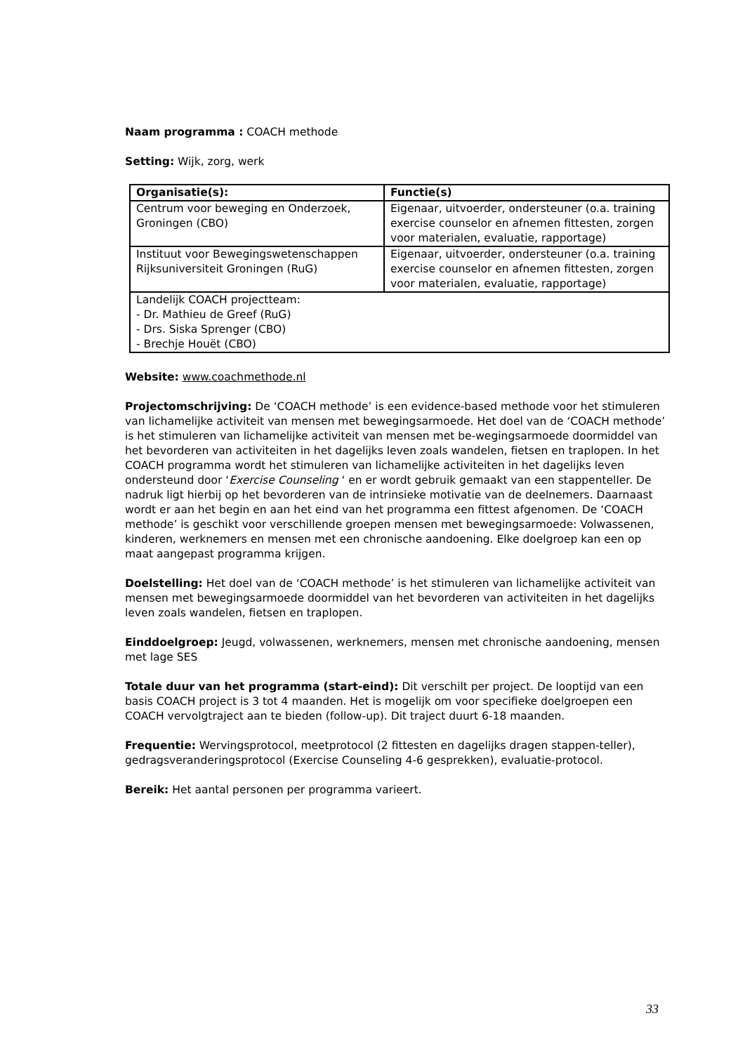Naam programma : COACH methode
Setting: Wijk, zorg, werk
| Organisatie(s): | Functie(s) |
| --- | --- |
| Centrum voor beweging en Onderzoek, Groningen (CBO) | Eigenaar, uitvoerder, ondersteuner (o.a. training exercise counselor en afnemen fittesten, zorgen voor materialen, evaluatie, rapportage) |
| Instituut voor Bewegingswetenschappen Rijksuniversiteit Groningen (RuG) | Eigenaar, uitvoerder, ondersteuner (o.a. training exercise counselor en afnemen fittesten, zorgen voor materialen, evaluatie, rapportage) |
| Landelijk COACH projectteam: - Dr. Mathieu de Greef (RuG) - Drs. Siska Sprenger (CBO) - Brechje Houët (CBO) | |
Website: www.coachmethode.nl
Projectomschrijving: De ‘COACH methode’ is een evidence-based methode voor het stimuleren van lichamelijke activiteit van mensen met bewegingsarmoede. Het doel van de ‘COACH methode’ is het stimuleren van lichamelijke activiteit van mensen met be-wegingsarmoede doormiddel van het bevorderen van activiteiten in het dagelijks leven zoals wandelen, fietsen en traplopen. In het COACH programma wordt het stimuleren van lichamelijke activiteiten in het dagelijks leven ondersteund door ‘Exercise Counseling ‘ en er wordt gebruik gemaakt van een stappenteller. De nadruk ligt hierbij op het bevorderen van de intrinsieke motivatie van de deelnemers. Daarnaast wordt er aan het begin en aan het eind van het programma een fittest afgenomen. De ‘COACH methode’ is geschikt voor verschillende groepen mensen met bewegingsarmoede: Volwassenen, kinderen, werknemers en mensen met een chronische aandoening. Elke doelgroep kan een op maat aangepast programma krijgen.
Doelstelling: Het doel van de ‘COACH methode’ is het stimuleren van lichamelijke activiteit van mensen met bewegingsarmoede doormiddel van het bevorderen van activiteiten in het dagelijks leven zoals wandelen, fietsen en traplopen.
Einddoelgroep: Jeugd, volwassenen, werknemers, mensen met chronische aandoening, mensen met lage SES
Totale duur van het programma (start-eind): Dit verschilt per project. De looptijd van een basis COACH project is 3 tot 4 maanden. Het is mogelijk om voor specifieke doelgroepen een COACH vervolgtraject aan te bieden (follow-up). Dit traject duurt 6-18 maanden.
Frequentie: Wervingsprotocol, meetprotocol (2 fittesten en dagelijks dragen stappen-teller), gedragsveranderingsprotocol (Exercise Counseling 4-6 gesprekken), evaluatie-protocol.
Bereik: Het aantal personen per programma varieert.
33